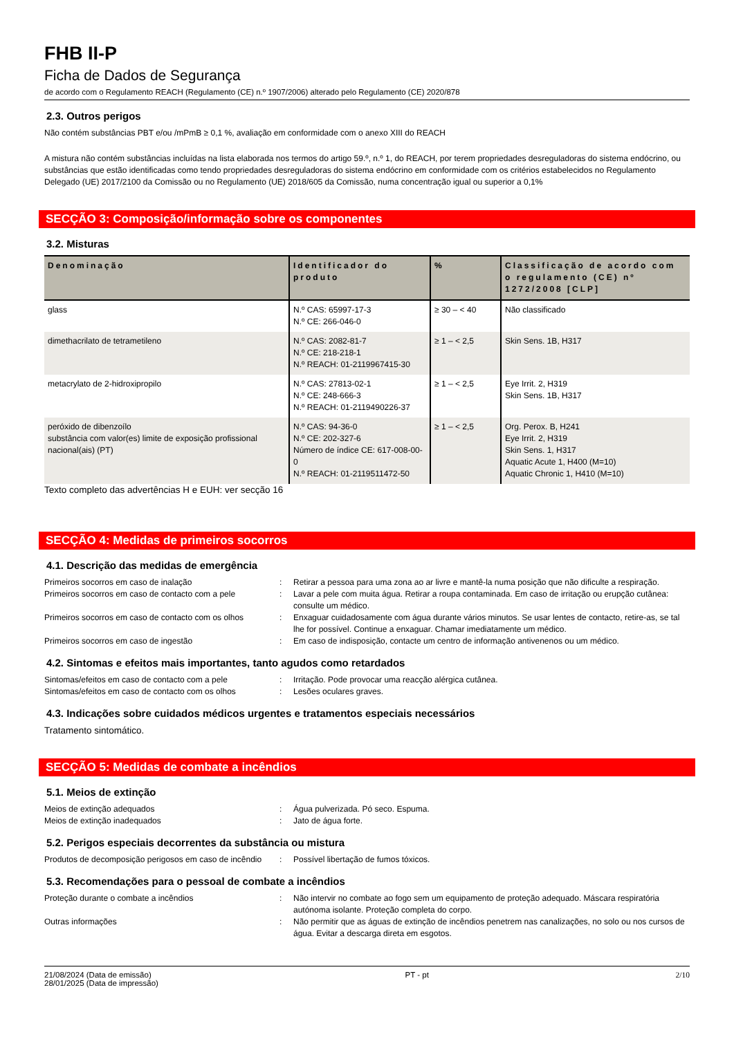FHB II-P
Ficha de Dados de Segurança
de acordo com o Regulamento REACH (Regulamento (CE) n.º 1907/2006) alterado pelo Regulamento (CE) 2020/878
2.3. Outros perigos
Não contém substâncias PBT e/ou /mPmB ≥ 0,1 %, avaliação em conformidade com o anexo XIII do REACH
A mistura não contém substâncias incluídas na lista elaborada nos termos do artigo 59.º, n.º 1, do REACH, por terem propriedades desreguladoras do sistema endócrino, ou substâncias que estão identificadas como tendo propriedades desreguladoras do sistema endócrino em conformidade com os critérios estabelecidos no Regulamento Delegado (UE) 2017/2100 da Comissão ou no Regulamento (UE) 2018/605 da Comissão, numa concentração igual ou superior a 0,1%
SECÇÃO 3: Composição/informação sobre os componentes
3.2. Misturas
| Denominação | Identificador do produto | % | Classificação de acordo com o regulamento (CE) nº 1272/2008 [CLP] |
| --- | --- | --- | --- |
| glass | N.º CAS: 65997-17-3 N.º CE: 266-046-0 | ≥ 30 – < 40 | Não classificado |
| dimethacrilato de tetrametileno | N.º CAS: 2082-81-7 N.º CE: 218-218-1 N.º REACH: 01-2119967415-30 | ≥ 1 – < 2,5 | Skin Sens. 1B, H317 |
| metacrylato de 2-hidroxipropilo | N.º CAS: 27813-02-1 N.º CE: 248-666-3 N.º REACH: 01-2119490226-37 | ≥ 1 – < 2,5 | Eye Irrit. 2, H319 Skin Sens. 1B, H317 |
| peróxido de dibenzoílo substância com valor(es) limite de exposição profissional nacional(ais) (PT) | N.º CAS: 94-36-0 N.º CE: 202-327-6 Número de índice CE: 617-008-00-0 N.º REACH: 01-2119511472-50 | ≥ 1 – < 2,5 | Org. Perox. B, H241 Eye Irrit. 2, H319 Skin Sens. 1, H317 Aquatic Acute 1, H400 (M=10) Aquatic Chronic 1, H410 (M=10) |
Texto completo das advertências H e EUH: ver secção 16
SECÇÃO 4: Medidas de primeiros socorros
4.1. Descrição das medidas de emergência
| Primeiros socorros em caso de inalação | : | Retirar a pessoa para uma zona ao ar livre e mantê-la numa posição que não dificulte a respiração. |
| Primeiros socorros em caso de contacto com a pele | : | Lavar a pele com muita água. Retirar a roupa contaminada. Em caso de irritação ou erupção cutânea: consulte um médico. |
| Primeiros socorros em caso de contacto com os olhos | : | Enxaguar cuidadosamente com água durante vários minutos. Se usar lentes de contacto, retire-as, se tal lhe for possível. Continue a enxaguar. Chamar imediatamente um médico. |
| Primeiros socorros em caso de ingestão | : | Em caso de indisposição, contacte um centro de informação antivenenos ou um médico. |
4.2. Sintomas e efeitos mais importantes, tanto agudos como retardados
| Sintomas/efeitos em caso de contacto com a pele | : | Irritação. Pode provocar uma reacção alérgica cutânea. |
| Sintomas/efeitos em caso de contacto com os olhos | : | Lesões oculares graves. |
4.3. Indicações sobre cuidados médicos urgentes e tratamentos especiais necessários
Tratamento sintomático.
SECÇÃO 5: Medidas de combate a incêndios
5.1. Meios de extinção
| Meios de extinção adequados | : | Água pulverizada. Pó seco. Espuma. |
| Meios de extinção inadequados | : | Jato de água forte. |
5.2. Perigos especiais decorrentes da substância ou mistura
| Produtos de decomposição perigosos em caso de incêndio | : | Possível libertação de fumos tóxicos. |
5.3. Recomendações para o pessoal de combate a incêndios
| Proteção durante o combate a incêndios | : | Não intervir no combate ao fogo sem um equipamento de proteção adequado. Máscara respiratória autónoma isolante. Proteção completa do corpo. |
| Outras informações | : | Não permitir que as águas de extinção de incêndios penetrem nas canalizações, no solo ou nos cursos de água. Evitar a descarga direta em esgotos. |
21/08/2024 (Data de emissão)
28/01/2025 (Data de impressão)
PT - pt 2/10